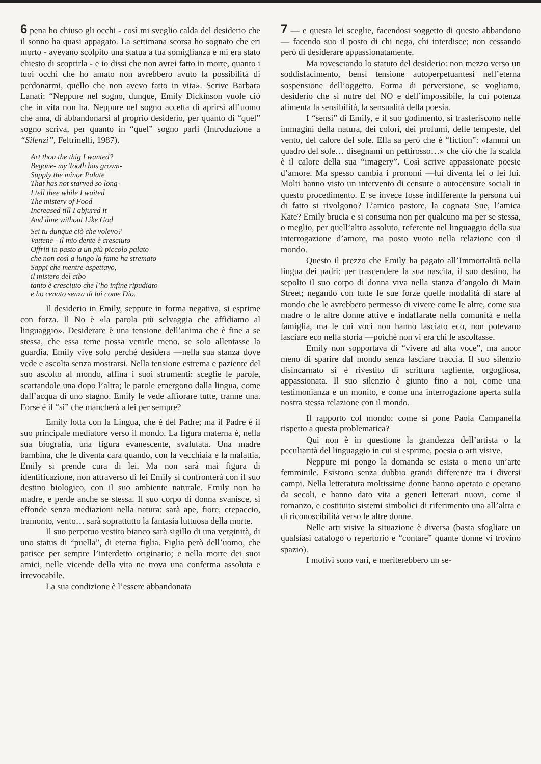6 pena ho chiuso gli occhi - così mi sveglio calda del desiderio che il sonno ha quasi appagato. La settimana scorsa ho sognato che eri morto - avevano scolpito una statua a tua somiglianza e mi era stato chiesto di scoprirla - e io dissi che non avrei fatto in morte, quanto i tuoi occhi che ho amato non avrebbero avuto la possibilità di perdonarmi, quello che non avevo fatto in vita». Scrive Barbara Lanati: “Neppure nel sogno, dunque, Emily Dickinson vuole ciò che in vita non ha. Neppure nel sogno accetta di aprirsi all’uomo che ama, di abbandonarsi al proprio desiderio, per quanto di “quel” sogno scriva, per quanto in “quel” sogno parli (Introduzione a “Silenzi”, Feltrinelli, 1987).
Art thou the thig I wanted?
Begone- my Tooth has grown-
Supply the minor Palate
That has not starved so long-
I tell thee while I waited
The mistery of Food
Increased till I abjured it
And dine without Like God
Sei tu dunque ciò che volevo?
Vattene - il mio dente è cresciuto
Offriti in pasto a un più piccolo palato
che non così a lungo la fame ha stremato
Sappi che mentre aspettavo,
il mistero del cibo
tanto è cresciuto che l’ho infine ripudiato
e ho cenato senza di lui come Dio.
Il desiderio in Emily, seppure in forma negativa, si esprime con forza. Il No è «la parola più selvaggia che affidiamo al linguaggio». Desiderare è una tensione dell’anima che è fine a se stessa, che essa teme possa venirle meno, se solo allentasse la guardia. Emily vive solo perchè desidera —nella sua stanza dove vede e ascolta senza mostrarsi. Nella tensione estrema e paziente del suo ascolto al mondo, affina i suoi strumenti: sceglie le parole, scartandole una dopo l’altra; le parole emergono dalla lingua, come dall’acqua di uno stagno. Emily le vede affiorare tutte, tranne una. Forse è il “si” che mancherà a lei per sempre?
Emily lotta con la Lingua, che è del Padre; ma il Padre è il suo principale mediatore verso il mondo. La figura materna è, nella sua biografia, una figura evanescente, svalutata. Una madre bambina, che le diventa cara quando, con la vecchiaia e la malattia, Emily si prende cura di lei. Ma non sarà mai figura di identificazione, non attraverso di lei Emily si confronterà con il suo destino biologico, con il suo ambiente naturale. Emily non ha madre, e perde anche se stessa. Il suo corpo di donna svanisce, si effonde senza mediazioni nella natura: sarà ape, fiore, crepaccio, tramonto, vento… sarà soprattutto la fantasia luttuosa della morte.
Il suo perpetuo vestito bianco sarà sigillo di una verginità, di uno status di “puella”, di eterna figlia. Figlia però dell’uomo, che patisce per sempre l’interdetto originario; e nella morte dei suoi amici, nelle vicende della vita ne trova una conferma assoluta e irrevocabile.
La sua condizione è l’essere abbandonata
7 — e questa lei sceglie, facendosi soggetto di questo abbandono — facendo suo il posto di chi nega, chi interdisce; non cessando però di desiderare appassionatamente.
Ma rovesciando lo statuto del desiderio: non mezzo verso un soddisfacimento, bensì tensione autoperpetuantesi nell’eterna sospensione dell’oggetto. Forma di perversione, se vogliamo, desiderio che si nutre del NO e dell’impossibile, la cui potenza alimenta la sensibilità, la sensualità della poesia.
I “sensi” di Emily, e il suo godimento, si trasferiscono nelle immagini della natura, dei colori, dei profumi, delle tempeste, del vento, del calore del sole. Ella sa però che è “fiction”: «fammi un quadro del sole… disegnami un pettirosso…» che ciò che la scalda è il calore della sua “imagery”. Così scrive appassionate poesie d’amore. Ma spesso cambia i pronomi —lui diventa lei o lei lui. Molti hanno visto un intervento di censure o autocensure sociali in questo procedimento. E se invece fosse indifferente la persona cui di fatto si rivolgono? L’amico pastore, la cognata Sue, l’amica Kate? Emily brucia e si consuma non per qualcuno ma per se stessa, o meglio, per quell’altro assoluto, referente nel linguaggio della sua interrogazione d’amore, ma posto vuoto nella relazione con il mondo.
Questo il prezzo che Emily ha pagato all’Immortalità nella lingua dei padri: per trascendere la sua nascita, il suo destino, ha sepolto il suo corpo di donna viva nella stanza d’angolo di Main Street; negando con tutte le sue forze quelle modalità di stare al mondo che le avrebbero permesso di vivere come le altre, come sua madre o le altre donne attive e indaffarate nella comunità e nella famiglia, ma le cui voci non hanno lasciato eco, non potevano lasciare eco nella storia —poichè non vi era chi le ascoltasse.
Emily non sopportava di “vivere ad alta voce”, ma ancor meno di sparire dal mondo senza lasciare traccia. Il suo silenzio disincarnato si è rivestito di scrittura tagliente, orgogliosa, appassionata. Il suo silenzio è giunto fino a noi, come una testimonianza e un monito, e come una interrogazione aperta sulla nostra stessa relazione con il mondo.
Il rapporto col mondo: come si pone Paola Campanella rispetto a questa problematica?
Qui non è in questione la grandezza dell’artista o la peculiarità del linguaggio in cui si esprime, poesia o arti visive.
Neppure mi pongo la domanda se esista o meno un’arte femminile. Esistono senza dubbio grandi differenze tra i diversi campi. Nella letteratura moltissime donne hanno operato e operano da secoli, e hanno dato vita a generi letterari nuovi, come il romanzo, e costituito sistemi simbolici di riferimento una all’altra e di riconoscibilità verso le altre donne.
Nelle arti visive la situazione è diversa (basta sfogliare un qualsiasi catalogo o repertorio e “contare” quante donne vi trovino spazio).
I motivi sono vari, e meriterebbero un se-